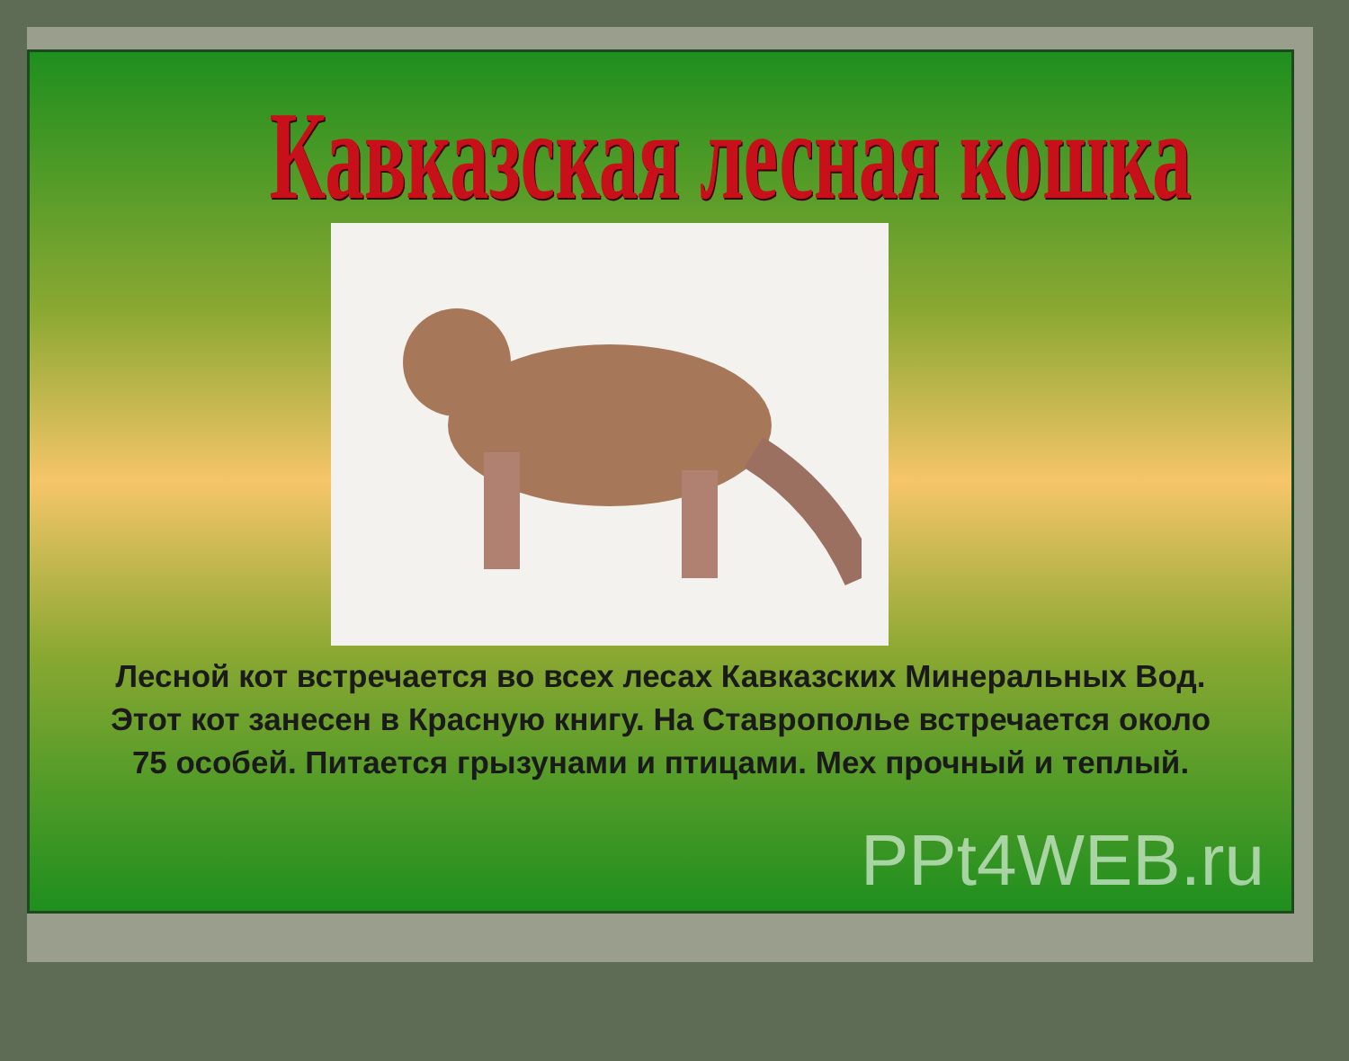Кавказская лесная кошка
Лесной кот встречается во всех лесах Кавказских Минеральных Вод. Этот кот занесен в Красную книгу. На Ставрополье встречается около 75 особей. Питается грызунами и птицами. Мех прочный и теплый.
PPt4WEB.ru